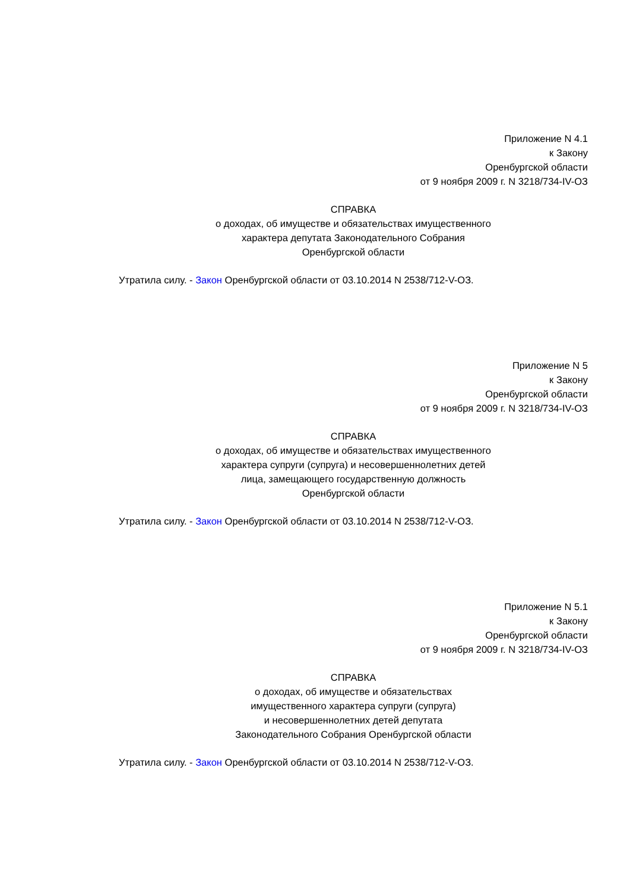Приложение N 4.1
к Закону
Оренбургской области
от 9 ноября 2009 г. N 3218/734-IV-ОЗ
СПРАВКА
о доходах, об имуществе и обязательствах имущественного
характера депутата Законодательного Собрания
Оренбургской области
Утратила силу. - Закон Оренбургской области от 03.10.2014 N 2538/712-V-ОЗ.
Приложение N 5
к Закону
Оренбургской области
от 9 ноября 2009 г. N 3218/734-IV-ОЗ
СПРАВКА
о доходах, об имуществе и обязательствах имущественного
характера супруги (супруга) и несовершеннолетних детей
лица, замещающего государственную должность
Оренбургской области
Утратила силу. - Закон Оренбургской области от 03.10.2014 N 2538/712-V-ОЗ.
Приложение N 5.1
к Закону
Оренбургской области
от 9 ноября 2009 г. N 3218/734-IV-ОЗ
СПРАВКА
о доходах, об имуществе и обязательствах
имущественного характера супруги (супруга)
и несовершеннолетних детей депутата
Законодательного Собрания Оренбургской области
Утратила силу. - Закон Оренбургской области от 03.10.2014 N 2538/712-V-ОЗ.